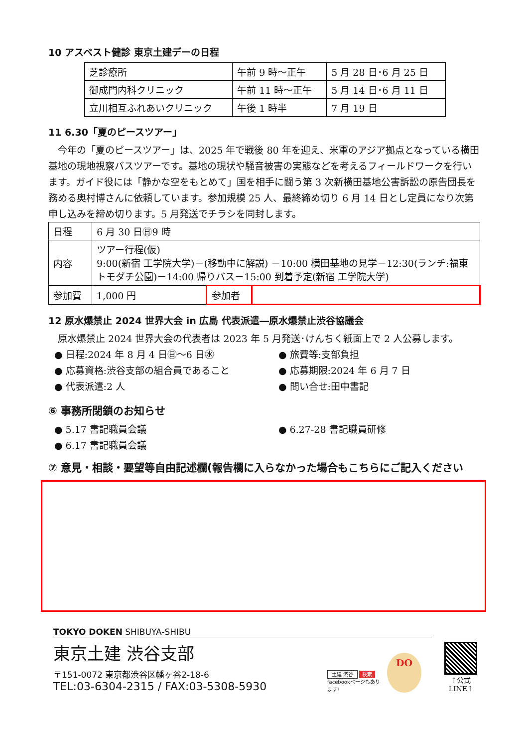10 アスベスト健診 東京土建デーの日程
| 芝診療所 | 午前 9 時～正午 | 5 月 28 日･6 月 25 日 |
| 御成門内科クリニック | 午前 11 時～正午 | 5 月 14 日･6 月 11 日 |
| 立川相互ふれあいクリニック | 午後 1 時半 | 7 月 19 日 |
11 6.30「夏のピースツアー」
今年の「夏のピースツアー」は、2025 年で戦後 80 年を迎え、米軍のアジア拠点となっている横田基地の現地視察バスツアーです。基地の現状や騒音被害の実態などを考えるフィールドワークを行います。ガイド役には「静かな空をもとめて」国を相手に闘う第 3 次新横田基地公害訴訟の原告団長を務める奥村博さんに依頼しています。参加規模 25 人、最終締め切り 6 月 14 日とし定員になり次第申し込みを締め切ります。5 月発送でチラシを同封します。
| 日程 | 6 月 30 日㊐9 時 | | |
| 内容 | ツアー行程(仮) 9:00(新宿 工学院大学)－(移動中に解説) －10:00 横田基地の見学－12:30(ランチ:福東トモダチ公園)－14:00 帰りバス－15:00 到着予定(新宿 工学院大学) | | |
| 参加費 | 1,000 円 | 参加者 | |
12 原水爆禁止 2024 世界大会 in 広島 代表派遣―原水爆禁止渋谷協議会
原水爆禁止 2024 世界大会の代表者は 2023 年 5 月発送･けんちく紙面上で 2 人公募します。
● 日程:2024 年 8 月 4 日㊐～6 日㊌
● 旅費等:支部負担
● 応募資格:渋谷支部の組合員であること
● 応募期限:2024 年 6 月 7 日
● 代表派遣:2 人
● 問い合せ:田中書記
⑥ 事務所閉鎖のお知らせ
● 5.17 書記職員会議
● 6.27-28 書記職員研修
● 6.17 書記職員会議
⑦ 意見・相談・要望等自由記述欄(報告欄に入らなかった場合もこちらにご記入ください
TOKYO DOKEN SHIBUYA-SHIBU
東京土建 渋谷支部
〒151-0072 東京都渋谷区幡ヶ谷2-18-6
TEL:03-6304-2315 / FAX:03-5308-5930
土建 渋谷 検索
facebookページもあります!
DO
↑公式 LINE↑